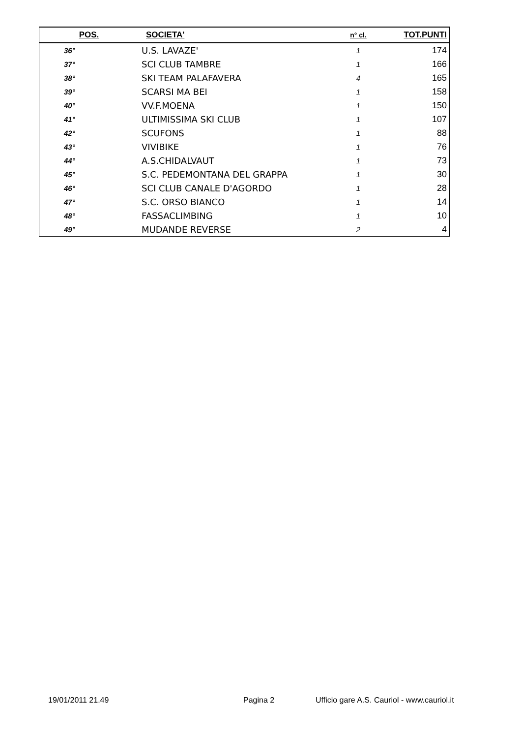| POS. | SOCIETA' | n° cl. | TOT.PUNTI |
| --- | --- | --- | --- |
| 36° | U.S. LAVAZE' | 1 | 174 |
| 37° | SCI CLUB TAMBRE | 1 | 166 |
| 38° | SKI TEAM PALAFAVERA | 4 | 165 |
| 39° | SCARSI MA BEI | 1 | 158 |
| 40° | VV.F.MOENA | 1 | 150 |
| 41° | ULTIMISSIMA SKI CLUB | 1 | 107 |
| 42° | SCUFONS | 1 | 88 |
| 43° | VIVIBIKE | 1 | 76 |
| 44° | A.S.CHIDALVAUT | 1 | 73 |
| 45° | S.C. PEDEMONTANA DEL GRAPPA | 1 | 30 |
| 46° | SCI CLUB CANALE D'AGORDO | 1 | 28 |
| 47° | S.C. ORSO BIANCO | 1 | 14 |
| 48° | FASSACLIMBING | 1 | 10 |
| 49° | MUDANDE REVERSE | 2 | 4 |
19/01/2011 21.49 Pagina 2
Ufficio gare A.S. Cauriol - www.cauriol.it